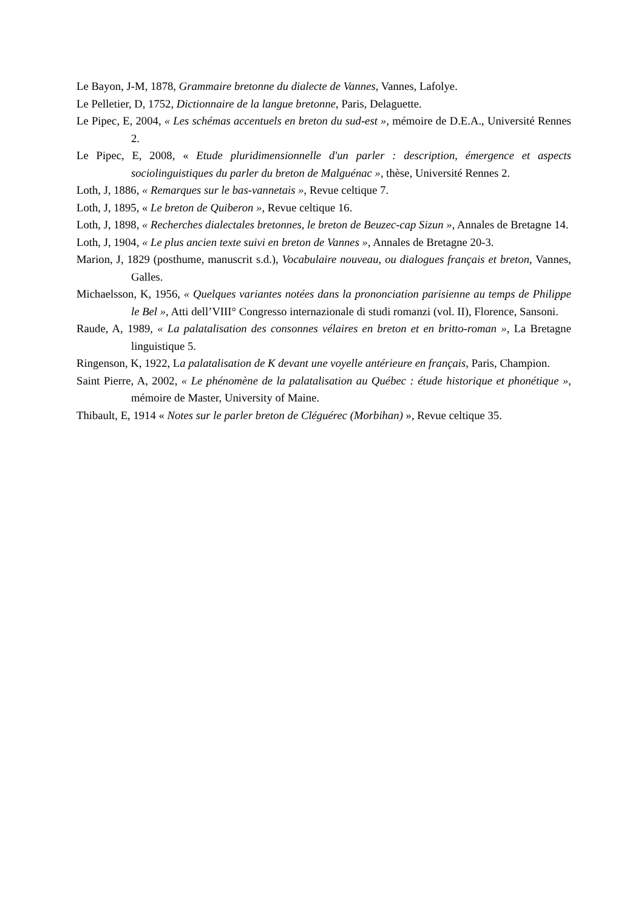Le Bayon, J-M, 1878, Grammaire bretonne du dialecte de Vannes, Vannes, Lafolye.
Le Pelletier, D, 1752, Dictionnaire de la langue bretonne, Paris, Delaguette.
Le Pipec, E, 2004, « Les schémas accentuels en breton du sud-est », mémoire de D.E.A., Université Rennes 2.
Le Pipec, E, 2008, « Etude pluridimensionnelle d'un parler : description, émergence et aspects sociolinguistiques du parler du breton de Malguénac », thèse, Université Rennes 2.
Loth, J, 1886, « Remarques sur le bas-vannetais », Revue celtique 7.
Loth, J, 1895, « Le breton de Quiberon », Revue celtique 16.
Loth, J, 1898, « Recherches dialectales bretonnes, le breton de Beuzec-cap Sizun », Annales de Bretagne 14.
Loth, J, 1904, « Le plus ancien texte suivi en breton de Vannes », Annales de Bretagne 20-3.
Marion, J, 1829 (posthume, manuscrit s.d.), Vocabulaire nouveau, ou dialogues français et breton, Vannes, Galles.
Michaelsson, K, 1956, « Quelques variantes notées dans la prononciation parisienne au temps de Philippe le Bel », Atti dell’VIII° Congresso internazionale di studi romanzi (vol. II), Florence, Sansoni.
Raude, A, 1989, « La palatalisation des consonnes vélaires en breton et en britto-roman », La Bretagne linguistique 5.
Ringenson, K, 1922, La palatalisation de K devant une voyelle antérieure en français, Paris, Champion.
Saint Pierre, A, 2002, « Le phénomène de la palatalisation au Québec : étude historique et phonétique », mémoire de Master, University of Maine.
Thibault, E, 1914 « Notes sur le parler breton de Cléguérec (Morbihan) », Revue celtique 35.